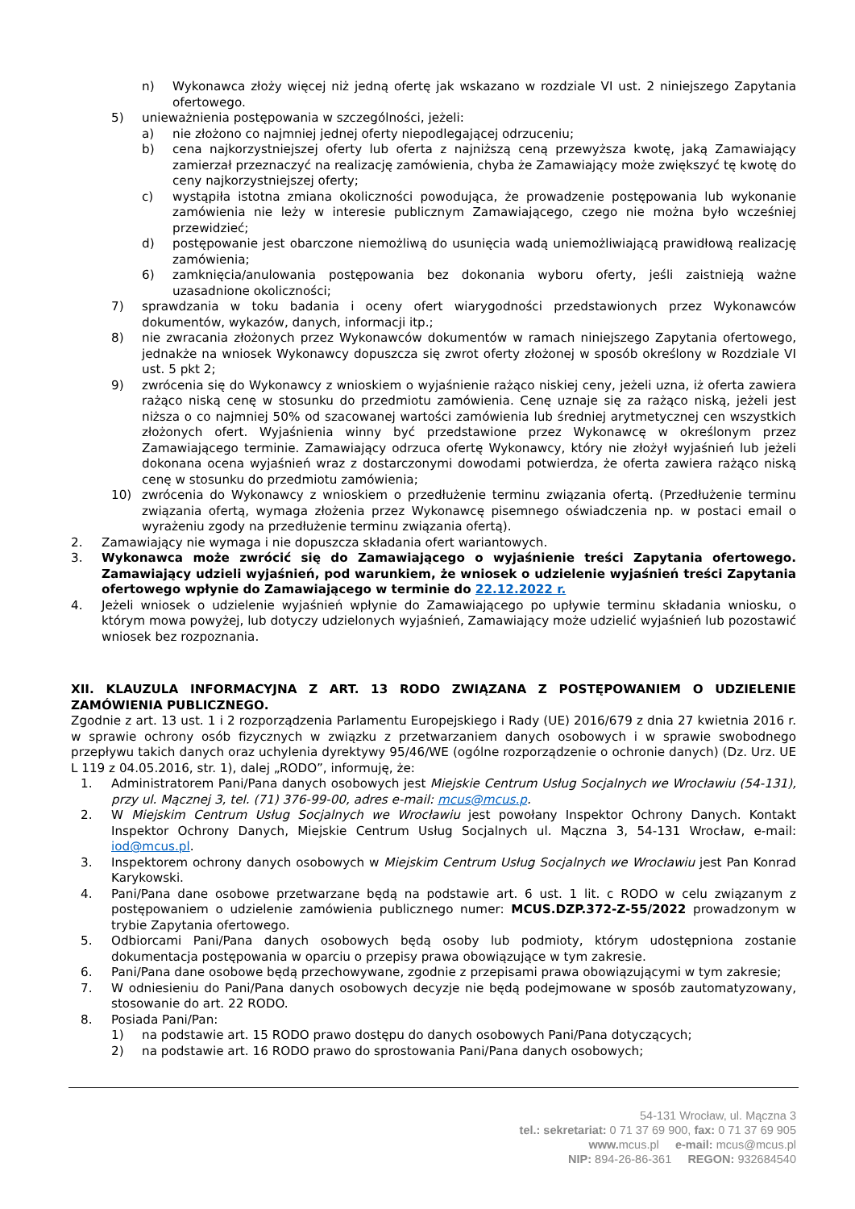n) Wykonawca złoży więcej niż jedną ofertę jak wskazano w rozdziale VI ust. 2 niniejszego Zapytania ofertowego.
5) unieważnienia postępowania w szczególności, jeżeli:
a) nie złożono co najmniej jednej oferty niepodlegającej odrzuceniu;
b) cena najkorzystniejszej oferty lub oferta z najniższą ceną przewyższa kwotę, jaką Zamawiający zamierzał przeznaczyć na realizację zamówienia, chyba że Zamawiający może zwiększyć tę kwotę do ceny najkorzystniejszej oferty;
c) wystąpiła istotna zmiana okoliczności powodująca, że prowadzenie postępowania lub wykonanie zamówienia nie leży w interesie publicznym Zamawiającego, czego nie można było wcześniej przewidzieć;
d) postępowanie jest obarczone niemożliwą do usunięcia wadą uniemożliwiającą prawidłową realizację zamówienia;
6) zamknięcia/anulowania postępowania bez dokonania wyboru oferty, jeśli zaistnieją ważne uzasadnione okoliczności;
7) sprawdzania w toku badania i oceny ofert wiarygodności przedstawionych przez Wykonawców dokumentów, wykazów, danych, informacji itp.;
8) nie zwracania złożonych przez Wykonawców dokumentów w ramach niniejszego Zapytania ofertowego, jednakże na wniosek Wykonawcy dopuszcza się zwrot oferty złożonej w sposób określony w Rozdziale VI ust. 5 pkt 2;
9) zwrócenia się do Wykonawcy z wnioskiem o wyjaśnienie rażąco niskiej ceny, jeżeli uzna, iż oferta zawiera rażąco niską cenę w stosunku do przedmiotu zamówienia. Cenę uznaje się za rażąco niską, jeżeli jest niższa o co najmniej 50% od szacowanej wartości zamówienia lub średniej arytmetycznej cen wszystkich złożonych ofert. Wyjaśnienia winny być przedstawione przez Wykonawcę w określonym przez Zamawiającego terminie. Zamawiający odrzuca ofertę Wykonawcy, który nie złożył wyjaśnień lub jeżeli dokonana ocena wyjaśnień wraz z dostarczonymi dowodami potwierdza, że oferta zawiera rażąco niską cenę w stosunku do przedmiotu zamówienia;
10) zwrócenia do Wykonawcy z wnioskiem o przedłużenie terminu związania ofertą. (Przedłużenie terminu związania ofertą, wymaga złożenia przez Wykonawcę pisemnego oświadczenia np. w postaci email o wyrażeniu zgody na przedłużenie terminu związania ofertą).
2. Zamawiający nie wymaga i nie dopuszcza składania ofert wariantowych.
3. Wykonawca może zwrócić się do Zamawiającego o wyjaśnienie treści Zapytania ofertowego. Zamawiający udzieli wyjaśnień, pod warunkiem, że wniosek o udzielenie wyjaśnień treści Zapytania ofertowego wpłynie do Zamawiającego w terminie do 22.12.2022 r.
4. Jeżeli wniosek o udzielenie wyjaśnień wpłynie do Zamawiającego po upływie terminu składania wniosku, o którym mowa powyżej, lub dotyczy udzielonych wyjaśnień, Zamawiający może udzielić wyjaśnień lub pozostawić wniosek bez rozpoznania.
XII. KLAUZULA INFORMACYJNA Z ART. 13 RODO ZWIĄZANA Z POSTĘPOWANIEM O UDZIELENIE ZAMÓWIENIA PUBLICZNEGO.
Zgodnie z art. 13 ust. 1 i 2 rozporządzenia Parlamentu Europejskiego i Rady (UE) 2016/679 z dnia 27 kwietnia 2016 r. w sprawie ochrony osób fizycznych w związku z przetwarzaniem danych osobowych i w sprawie swobodnego przepływu takich danych oraz uchylenia dyrektywy 95/46/WE (ogólne rozporządzenie o ochronie danych) (Dz. Urz. UE L 119 z 04.05.2016, str. 1), dalej „RODO”, informuję, że:
1. Administratorem Pani/Pana danych osobowych jest Miejskie Centrum Usług Socjalnych we Wrocławiu (54-131), przy ul. Mącznej 3, tel. (71) 376-99-00, adres e-mail: mcus@mcus.p.
2. W Miejskim Centrum Usług Socjalnych we Wrocławiu jest powołany Inspektor Ochrony Danych. Kontakt Inspektor Ochrony Danych, Miejskie Centrum Usług Socjalnych ul. Mączna 3, 54-131 Wrocław, e-mail: iod@mcus.pl.
3. Inspektorem ochrony danych osobowych w Miejskim Centrum Usług Socjalnych we Wrocławiu jest Pan Konrad Karykowski.
4. Pani/Pana dane osobowe przetwarzane będą na podstawie art. 6 ust. 1 lit. c RODO w celu związanym z postępowaniem o udzielenie zamówienia publicznego numer: MCUS.DZP.372-Z-55/2022 prowadzonym w trybie Zapytania ofertowego.
5. Odbiorcami Pani/Pana danych osobowych będą osoby lub podmioty, którym udostępniona zostanie dokumentacja postępowania w oparciu o przepisy prawa obowiązujące w tym zakresie.
6. Pani/Pana dane osobowe będą przechowywane, zgodnie z przepisami prawa obowiązującymi w tym zakresie;
7. W odniesieniu do Pani/Pana danych osobowych decyzje nie będą podejmowane w sposób zautomatyzowany, stosowanie do art. 22 RODO.
8. Posiada Pani/Pan:
1) na podstawie art. 15 RODO prawo dostępu do danych osobowych Pani/Pana dotyczących;
2) na podstawie art. 16 RODO prawo do sprostowania Pani/Pana danych osobowych;
54-131 Wrocław, ul. Mączna 3
tel.: sekretariat: 0 71 37 69 900, fax: 0 71 37 69 905
www. mcus.pl e-mail: mcus@mcus.pl
NIP: 894-26-86-361 REGON: 932684540